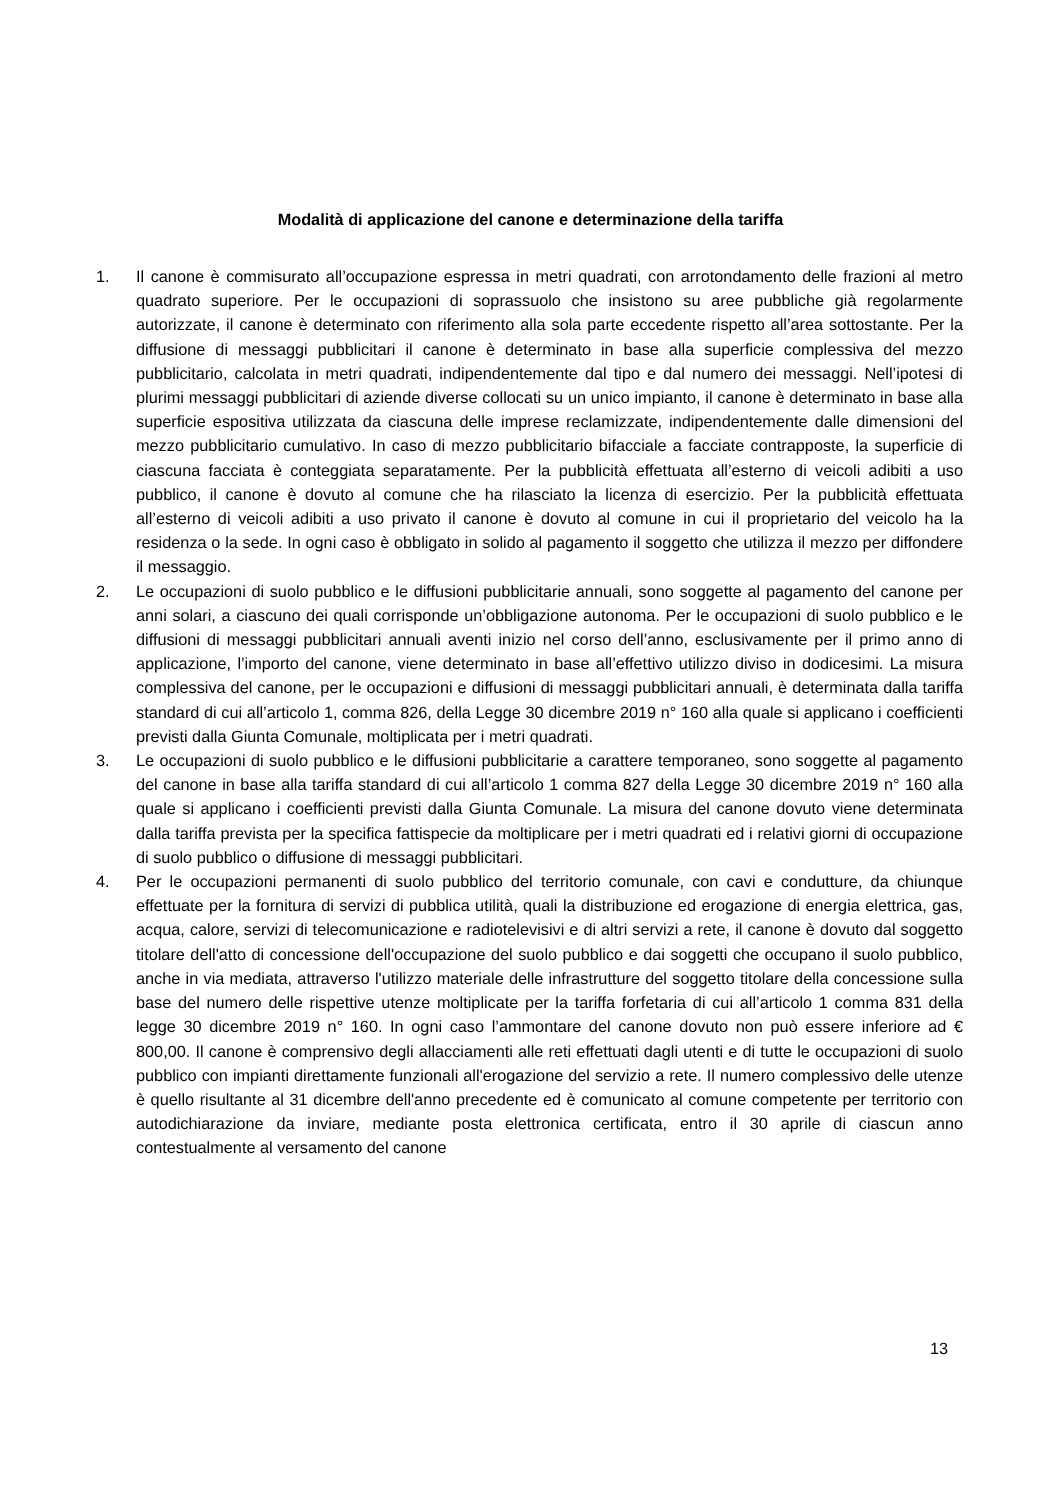Modalità di applicazione del canone e determinazione della tariffa
1. Il canone è commisurato all’occupazione espressa in metri quadrati, con arrotondamento delle frazioni al metro quadrato superiore. Per le occupazioni di soprassuolo che insistono su aree pubbliche già regolarmente autorizzate, il canone è determinato con riferimento alla sola parte eccedente rispetto all’area sottostante. Per la diffusione di messaggi pubblicitari il canone è determinato in base alla superficie complessiva del mezzo pubblicitario, calcolata in metri quadrati, indipendentemente dal tipo e dal numero dei messaggi. Nell’ipotesi di plurimi messaggi pubblicitari di aziende diverse collocati su un unico impianto, il canone è determinato in base alla superficie espositiva utilizzata da ciascuna delle imprese reclamizzate, indipendentemente dalle dimensioni del mezzo pubblicitario cumulativo. In caso di mezzo pubblicitario bifacciale a facciate contrapposte, la superficie di ciascuna facciata è conteggiata separatamente. Per la pubblicità effettuata all’esterno di veicoli adibiti a uso pubblico, il canone è dovuto al comune che ha rilasciato la licenza di esercizio. Per la pubblicità effettuata all’esterno di veicoli adibiti a uso privato il canone è dovuto al comune in cui il proprietario del veicolo ha la residenza o la sede. In ogni caso è obbligato in solido al pagamento il soggetto che utilizza il mezzo per diffondere il messaggio.
2. Le occupazioni di suolo pubblico e le diffusioni pubblicitarie annuali, sono soggette al pagamento del canone per anni solari, a ciascuno dei quali corrisponde un’obbligazione autonoma. Per le occupazioni di suolo pubblico e le diffusioni di messaggi pubblicitari annuali aventi inizio nel corso dell’anno, esclusivamente per il primo anno di applicazione, l’importo del canone, viene determinato in base all’effettivo utilizzo diviso in dodicesimi. La misura complessiva del canone, per le occupazioni e diffusioni di messaggi pubblicitari annuali, è determinata dalla tariffa standard di cui all’articolo 1, comma 826, della Legge 30 dicembre 2019 n° 160 alla quale si applicano i coefficienti previsti dalla Giunta Comunale, moltiplicata per i metri quadrati.
3. Le occupazioni di suolo pubblico e le diffusioni pubblicitarie a carattere temporaneo, sono soggette al pagamento del canone in base alla tariffa standard di cui all’articolo 1 comma 827 della Legge 30 dicembre 2019 n° 160 alla quale si applicano i coefficienti previsti dalla Giunta Comunale. La misura del canone dovuto viene determinata dalla tariffa prevista per la specifica fattispecie da moltiplicare per i metri quadrati ed i relativi giorni di occupazione di suolo pubblico o diffusione di messaggi pubblicitari.
4. Per le occupazioni permanenti di suolo pubblico del territorio comunale, con cavi e condutture, da chiunque effettuate per la fornitura di servizi di pubblica utilità, quali la distribuzione ed erogazione di energia elettrica, gas, acqua, calore, servizi di telecomunicazione e radiotelevisivi e di altri servizi a rete, il canone è dovuto dal soggetto titolare dell'atto di concessione dell'occupazione del suolo pubblico e dai soggetti che occupano il suolo pubblico, anche in via mediata, attraverso l'utilizzo materiale delle infrastrutture del soggetto titolare della concessione sulla base del numero delle rispettive utenze moltiplicate per la tariffa forfetaria di cui all’articolo 1 comma 831 della legge 30 dicembre 2019 n° 160. In ogni caso l’ammontare del canone dovuto non può essere inferiore ad € 800,00. Il canone è comprensivo degli allacciamenti alle reti effettuati dagli utenti e di tutte le occupazioni di suolo pubblico con impianti direttamente funzionali all'erogazione del servizio a rete. Il numero complessivo delle utenze è quello risultante al 31 dicembre dell'anno precedente ed è comunicato al comune competente per territorio con autodichiarazione da inviare, mediante posta elettronica certificata, entro il 30 aprile di ciascun anno contestualmente al versamento del canone
13